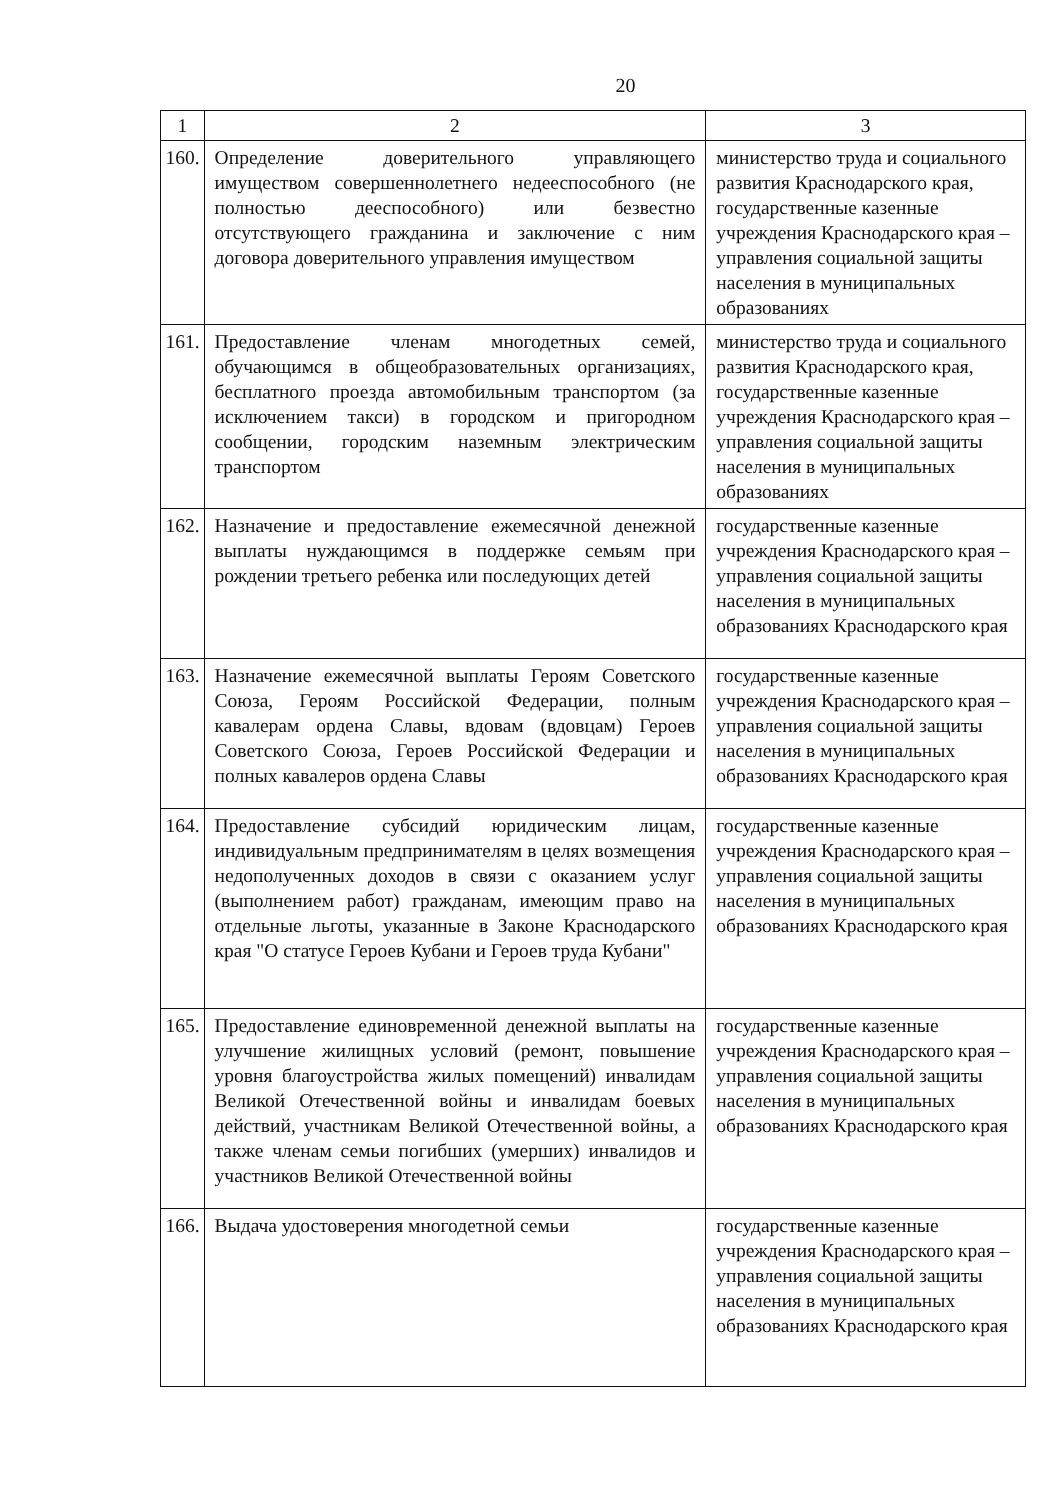20
| 1 | 2 | 3 |
| --- | --- | --- |
| 160. | Определение доверительного управляющего имуществом совершеннолетнего недееспособного (не полностью дееспособного) или безвестно отсутствующего гражданина и заключение с ним договора доверительного управления имуществом | министерство труда и социального развития Краснодарского края, государственные казенные учреждения Краснодарского края – управления социальной защиты населения в муниципальных образованиях |
| 161. | Предоставление членам многодетных семей, обучающимся в общеобразовательных организациях, бесплатного проезда автомобильным транспортом (за исключением такси) в городском и пригородном сообщении, городским наземным электрическим транспортом | министерство труда и социального развития Краснодарского края, государственные казенные учреждения Краснодарского края – управления социальной защиты населения в муниципальных образованиях |
| 162. | Назначение и предоставление ежемесячной денежной выплаты нуждающимся в поддержке семьям при рождении третьего ребенка или последующих детей | государственные казенные учреждения Краснодарского края – управления социальной защиты населения в муниципальных образованиях Краснодарского края |
| 163. | Назначение ежемесячной выплаты Героям Советского Союза, Героям Российской Федерации, полным кавалерам ордена Славы, вдовам (вдовцам) Героев Советского Союза, Героев Российской Федерации и полных кавалеров ордена Славы | государственные казенные учреждения Краснодарского края – управления социальной защиты населения в муниципальных образованиях Краснодарского края |
| 164. | Предоставление субсидий юридическим лицам, индивидуальным предпринимателям в целях возмещения недополученных доходов в связи с оказанием услуг (выполнением работ) гражданам, имеющим право на отдельные льготы, указанные в Законе Краснодарского края "О статусе Героев Кубани и Героев труда Кубани" | государственные казенные учреждения Краснодарского края – управления социальной защиты населения в муниципальных образованиях Краснодарского края |
| 165. | Предоставление единовременной денежной выплаты на улучшение жилищных условий (ремонт, повышение уровня благоустройства жилых помещений) инвалидам Великой Отечественной войны и инвалидам боевых действий, участникам Великой Отечественной войны, а также членам семьи погибших (умерших) инвалидов и участников Великой Отечественной войны | государственные казенные учреждения Краснодарского края – управления социальной защиты населения в муниципальных образованиях Краснодарского края |
| 166. | Выдача удостоверения многодетной семьи | государственные казенные учреждения Краснодарского края – управления социальной защиты населения в муниципальных образованиях Краснодарского края |